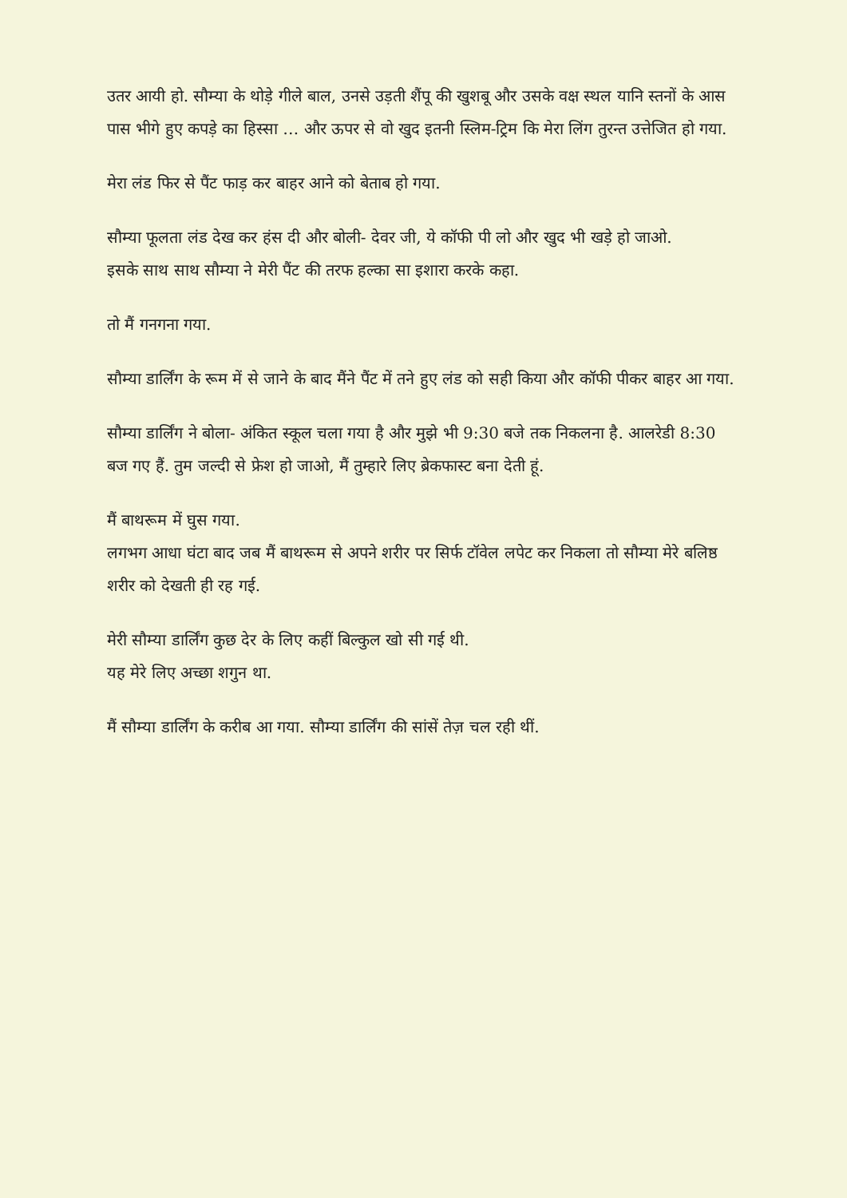उतर आयी हो. सौम्या के थोड़े गीले बाल, उनसे उड़ती शैंपू की खुशबू और उसके वक्ष स्थल यानि स्तनों के आस पास भीगे हुए कपड़े का हिस्सा … और ऊपर से वो खुद इतनी स्लिम-ट्रिम कि मेरा लिंग तुरन्त उत्तेजित हो गया.
मेरा लंड फिर से पैंट फाड़ कर बाहर आने को बेताब हो गया.
सौम्या फूलता लंड देख कर हंस दी और बोली- देवर जी, ये कॉफी पी लो और खुद भी खड़े हो जाओ.
इसके साथ साथ सौम्या ने मेरी पैंट की तरफ हल्का सा इशारा करके कहा.
तो मैं गनगना गया.
सौम्या डार्लिंग के रूम में से जाने के बाद मैंने पैंट में तने हुए लंड को सही किया और कॉफी पीकर बाहर आ गया.
सौम्या डार्लिंग ने बोला- अंकित स्कूल चला गया है और मुझे भी 9:30 बजे तक निकलना है. आलरेडी 8:30 बज गए हैं. तुम जल्दी से फ्रेश हो जाओ, मैं तुम्हारे लिए ब्रेकफास्ट बना देती हूं.
मैं बाथरूम में घुस गया.
लगभग आधा घंटा बाद जब मैं बाथरूम से अपने शरीर पर सिर्फ टॉवेल लपेट कर निकला तो सौम्या मेरे बलिष्ठ शरीर को देखती ही रह गई.
मेरी सौम्या डार्लिंग कुछ देर के लिए कहीं बिल्कुल खो सी गई थी.
यह मेरे लिए अच्छा शगुन था.
मैं सौम्या डार्लिंग के करीब आ गया. सौम्या डार्लिंग की सांसें तेज़ चल रही थीं.